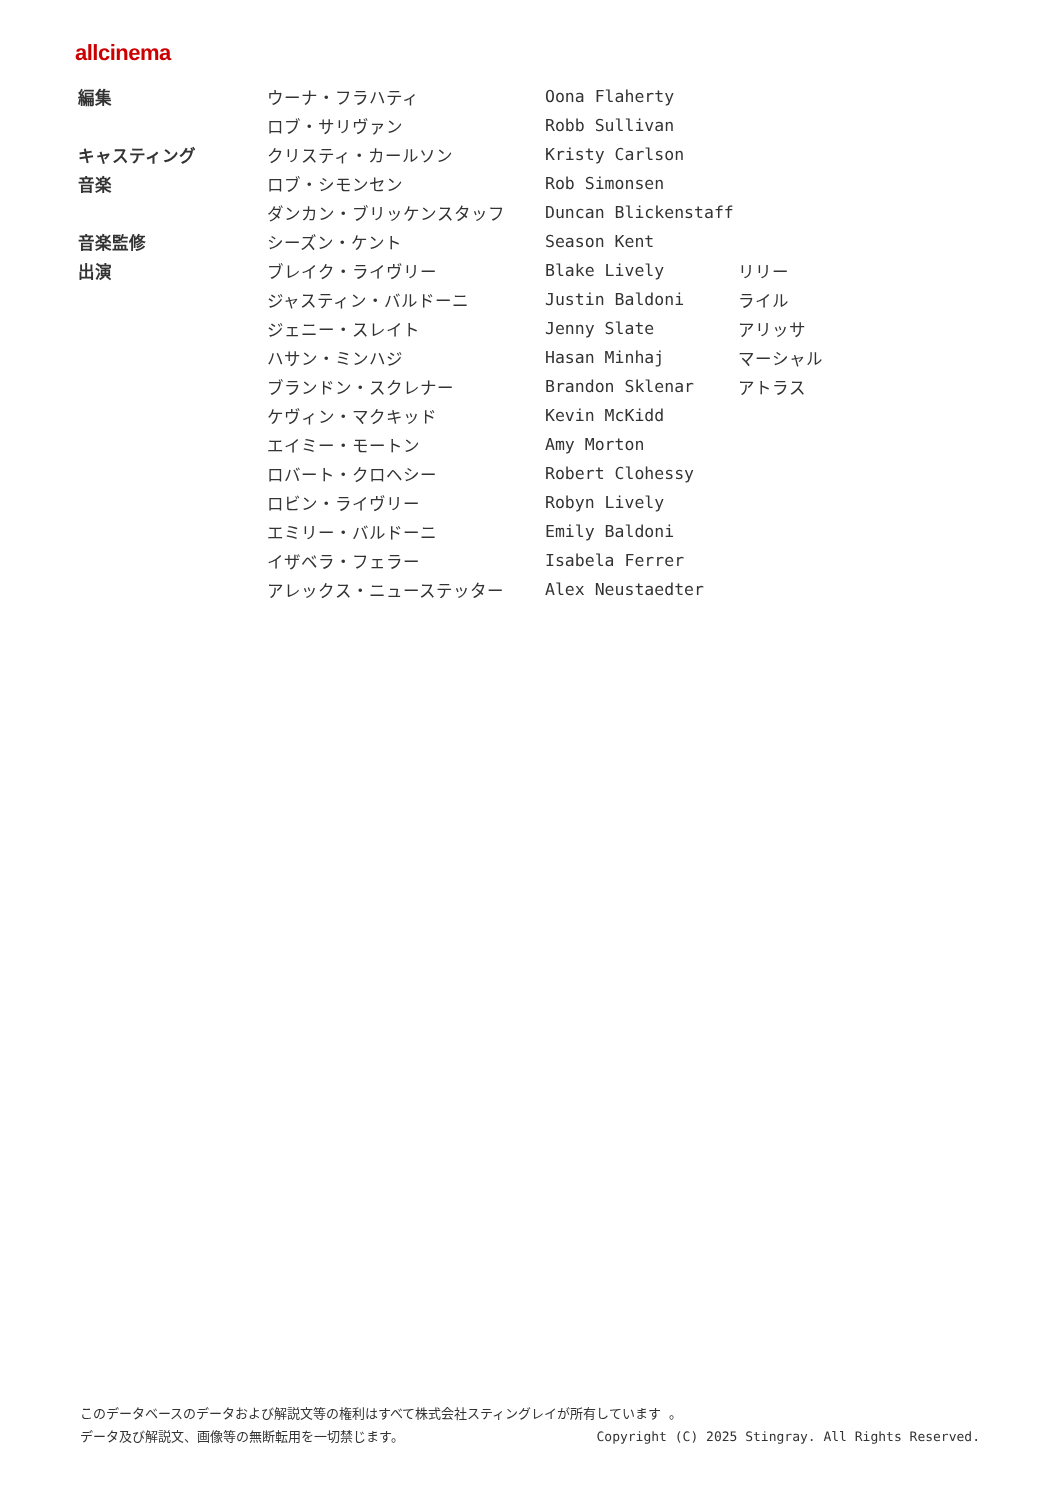allcinema
| 編集 | ウーナ・フラハティ | Oona Flaherty | |
| | ロブ・サリヴァン | Robb Sullivan | |
| キャスティング | クリスティ・カールソン | Kristy Carlson | |
| 音楽 | ロブ・シモンセン | Rob Simonsen | |
| | ダンカン・ブリッケンスタッフ | Duncan Blickenstaff | |
| 音楽監修 | シーズン・ケント | Season Kent | |
| 出演 | ブレイク・ライヴリー | Blake Lively | リリー |
| | ジャスティン・バルドーニ | Justin Baldoni | ライル |
| | ジェニー・スレイト | Jenny Slate | アリッサ |
| | ハサン・ミンハジ | Hasan Minhaj | マーシャル |
| | ブランドン・スクレナー | Brandon Sklenar | アトラス |
| | ケヴィン・マクキッド | Kevin McKidd | |
| | エイミー・モートン | Amy Morton | |
| | ロバート・クロヘシー | Robert Clohessy | |
| | ロビン・ライヴリー | Robyn Lively | |
| | エミリー・バルドーニ | Emily Baldoni | |
| | イザベラ・フェラー | Isabela Ferrer | |
| | アレックス・ニューステッター | Alex Neustaedter | |
このデータベースのデータおよび解説文等の権利はすべて株式会社スティングレイが所有しています 。
データ及び解説文、画像等の無断転用を一切禁じます。 Copyright (C) 2025 Stingray. All Rights Reserved.